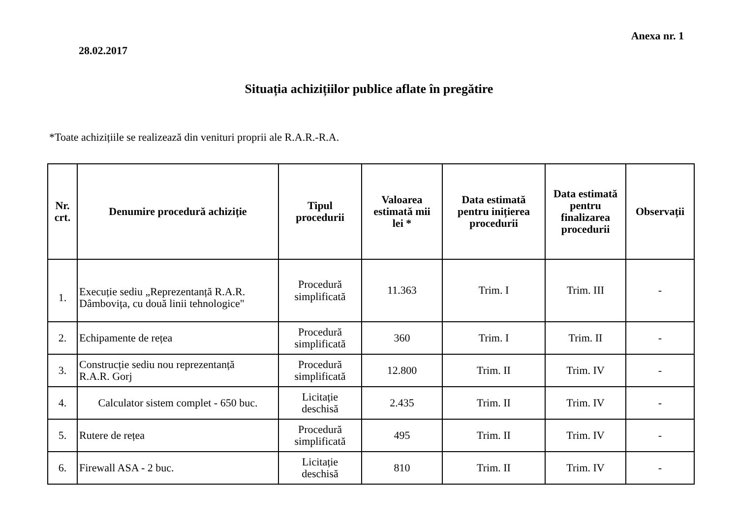Anexa nr. 1
28.02.2017
Situația achizițiilor publice aflate în pregătire
*Toate achizițiile se realizează din venituri proprii ale R.A.R.-R.A.
| Nr. crt. | Denumire procedură achiziție | Tipul procedurii | Valoarea estimată mii lei * | Data estimată pentru inițierea procedurii | Data estimată pentru finalizarea procedurii | Observații |
| --- | --- | --- | --- | --- | --- | --- |
| 1. | Execuție sediu „Reprezentanță R.A.R. Dâmbovița, cu două linii tehnologice" | Procedură simplificată | 11.363 | Trim. I | Trim. III | - |
| 2. | Echipamente de rețea | Procedură simplificată | 360 | Trim. I | Trim. II | - |
| 3. | Construcție sediu nou reprezentanță R.A.R. Gorj | Procedură simplificată | 12.800 | Trim. II | Trim. IV | - |
| 4. | Calculator sistem complet - 650 buc. | Licitație deschisă | 2.435 | Trim. II | Trim. IV | - |
| 5. | Rutere de rețea | Procedură simplificată | 495 | Trim. II | Trim. IV | - |
| 6. | Firewall ASA - 2 buc. | Licitație deschisă | 810 | Trim. II | Trim. IV | - |